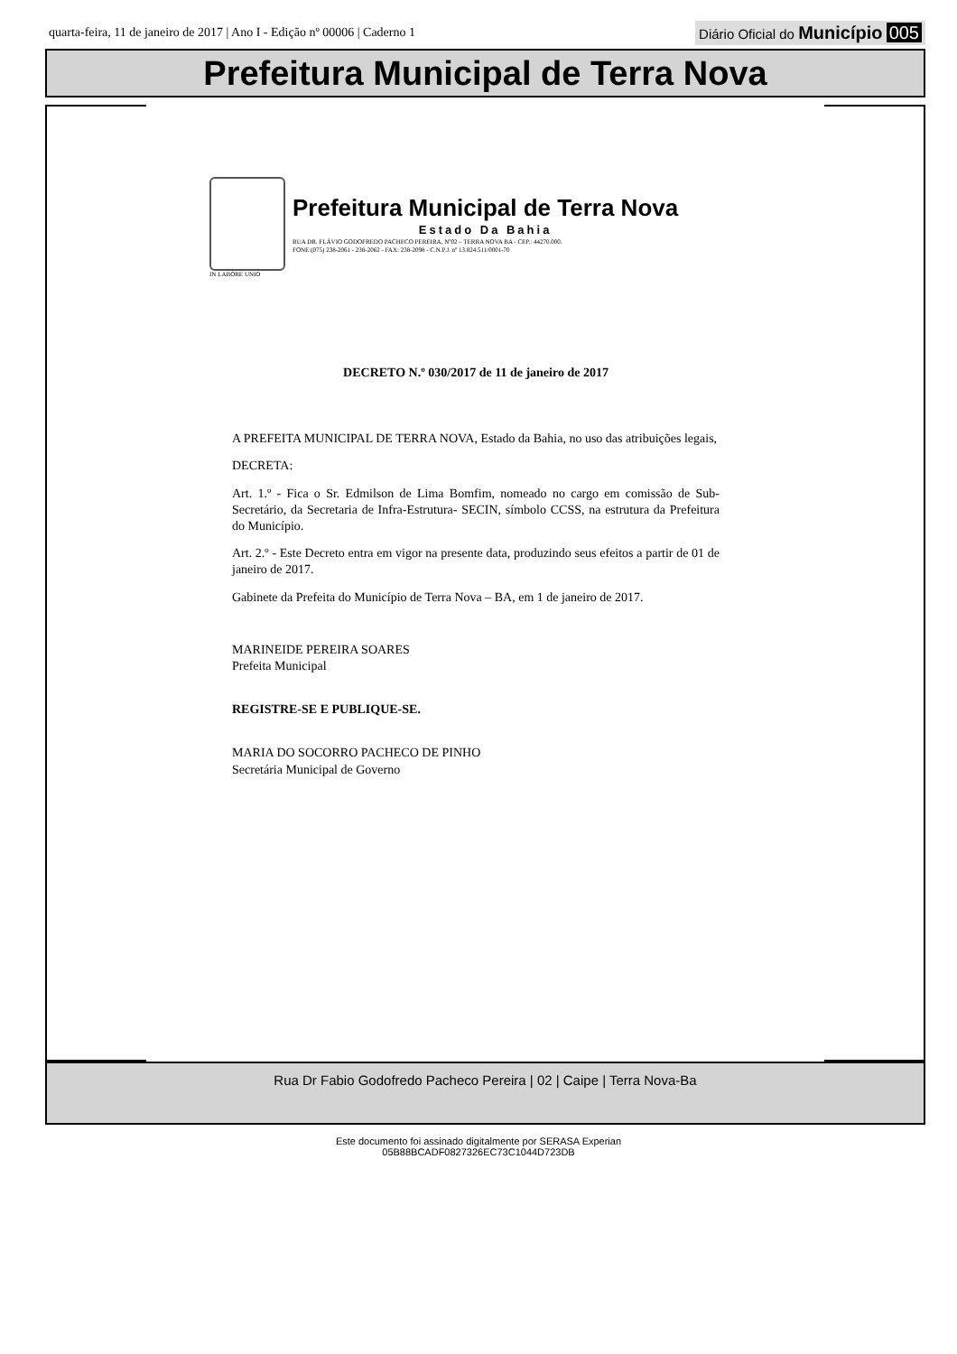quarta-feira, 11 de janeiro de 2017 | Ano I - Edição nº 00006 | Caderno 1
Diário Oficial do Município 005
Prefeitura Municipal de Terra Nova
Prefeitura Municipal de Terra Nova
Estado Da Bahia
RUA DR. FLÁVIO GODOFREDO PACHECO PEREIRA, Nº02 – TERRA NOVA BA - CEP.: 44270.000.
FONE:(075) 238-2061 - 238-2062 - FAX: 238-2098 - C.N.P.J. nº 13.824.511/0001-70
IN LABORE UNIO
DECRETO N.º 030/2017 de 11 de janeiro de 2017
A PREFEITA MUNICIPAL DE TERRA NOVA, Estado da Bahia, no uso das atribuições legais,
DECRETA:
Art. 1.º - Fica o Sr. Edmilson de Lima Bomfim, nomeado no cargo em comissão de Sub-Secretário, da Secretaria de Infra-Estrutura- SECIN, símbolo CCSS, na estrutura da Prefeitura do Município.
Art. 2.º - Este Decreto entra em vigor na presente data, produzindo seus efeitos a partir de 01 de janeiro de 2017.
Gabinete da Prefeita do Município de Terra Nova – BA, em 1 de janeiro de 2017.
MARINEIDE PEREIRA SOARES
Prefeita Municipal
REGISTRE-SE E PUBLIQUE-SE.
MARIA DO SOCORRO PACHECO DE PINHO
Secretária Municipal de Governo
Rua Dr Fabio Godofredo Pacheco Pereira | 02 | Caipe | Terra Nova-Ba
Este documento foi assinado digitalmente por SERASA Experian
05B88BCADF0827326EC73C1044D723DB